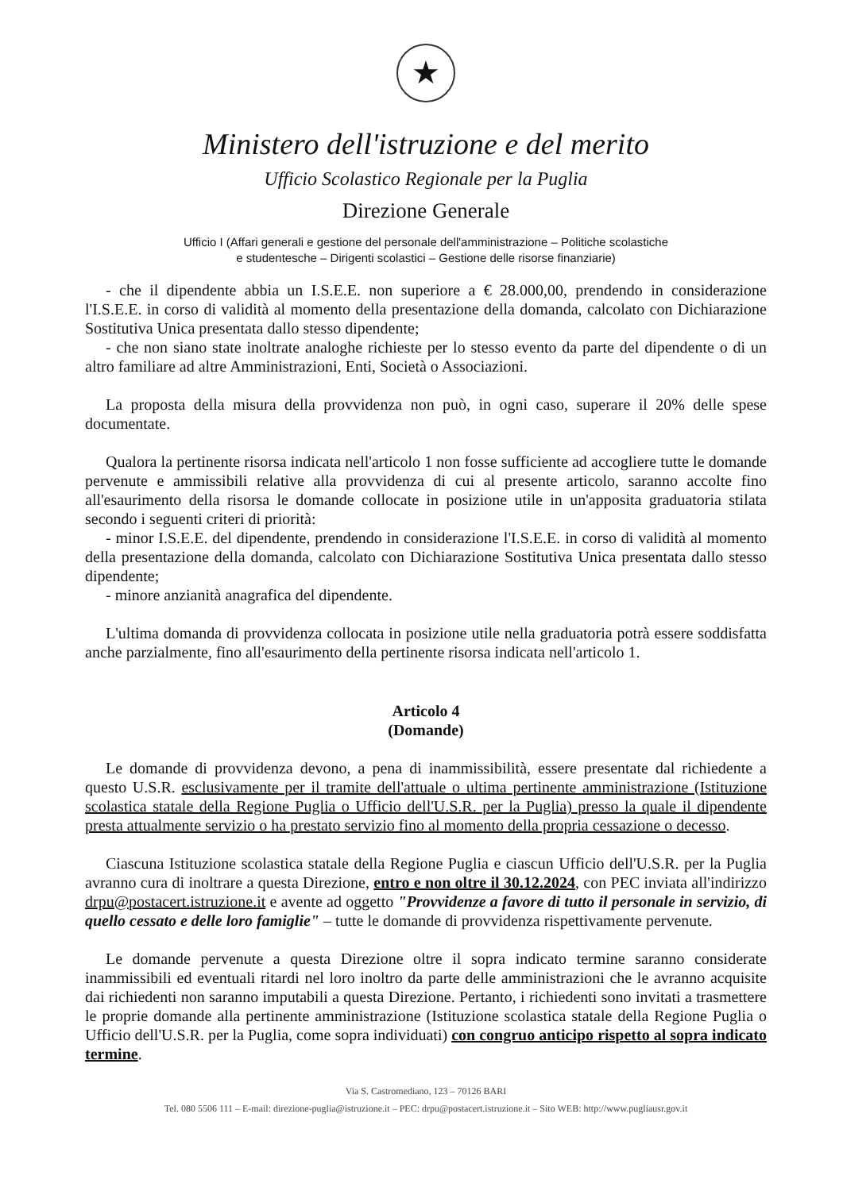★
Ministero dell'istruzione e del merito
Ufficio Scolastico Regionale per la Puglia
Direzione Generale
Ufficio I (Affari generali e gestione del personale dell'amministrazione – Politiche scolastiche
e studentesche – Dirigenti scolastici – Gestione delle risorse finanziarie)
- che il dipendente abbia un I.S.E.E. non superiore a € 28.000,00, prendendo in considerazione l'I.S.E.E. in corso di validità al momento della presentazione della domanda, calcolato con Dichiarazione Sostitutiva Unica presentata dallo stesso dipendente;
- che non siano state inoltrate analoghe richieste per lo stesso evento da parte del dipendente o di un altro familiare ad altre Amministrazioni, Enti, Società o Associazioni.
La proposta della misura della provvidenza non può, in ogni caso, superare il 20% delle spese documentate.
Qualora la pertinente risorsa indicata nell'articolo 1 non fosse sufficiente ad accogliere tutte le domande pervenute e ammissibili relative alla provvidenza di cui al presente articolo, saranno accolte fino all'esaurimento della risorsa le domande collocate in posizione utile in un'apposita graduatoria stilata secondo i seguenti criteri di priorità:
- minor I.S.E.E. del dipendente, prendendo in considerazione l'I.S.E.E. in corso di validità al momento della presentazione della domanda, calcolato con Dichiarazione Sostitutiva Unica presentata dallo stesso dipendente;
- minore anzianità anagrafica del dipendente.
L'ultima domanda di provvidenza collocata in posizione utile nella graduatoria potrà essere soddisfatta anche parzialmente, fino all'esaurimento della pertinente risorsa indicata nell'articolo 1.
Articolo 4
(Domande)
Le domande di provvidenza devono, a pena di inammissibilità, essere presentate dal richiedente a questo U.S.R. esclusivamente per il tramite dell'attuale o ultima pertinente amministrazione (Istituzione scolastica statale della Regione Puglia o Ufficio dell'U.S.R. per la Puglia) presso la quale il dipendente presta attualmente servizio o ha prestato servizio fino al momento della propria cessazione o decesso.
Ciascuna Istituzione scolastica statale della Regione Puglia e ciascun Ufficio dell'U.S.R. per la Puglia avranno cura di inoltrare a questa Direzione, entro e non oltre il 30.12.2024, con PEC inviata all'indirizzo drpu@postacert.istruzione.it e avente ad oggetto "Provvidenze a favore di tutto il personale in servizio, di quello cessato e delle loro famiglie" – tutte le domande di provvidenza rispettivamente pervenute.
Le domande pervenute a questa Direzione oltre il sopra indicato termine saranno considerate inammissibili ed eventuali ritardi nel loro inoltro da parte delle amministrazioni che le avranno acquisite dai richiedenti non saranno imputabili a questa Direzione. Pertanto, i richiedenti sono invitati a trasmettere le proprie domande alla pertinente amministrazione (Istituzione scolastica statale della Regione Puglia o Ufficio dell'U.S.R. per la Puglia, come sopra individuati) con congruo anticipo rispetto al sopra indicato termine.
Via S. Castromediano, 123 – 70126 BARI
Tel. 080 5506 111 – E-mail: direzione-puglia@istruzione.it – PEC: drpu@postacert.istruzione.it – Sito WEB: http://www.pugliausr.gov.it